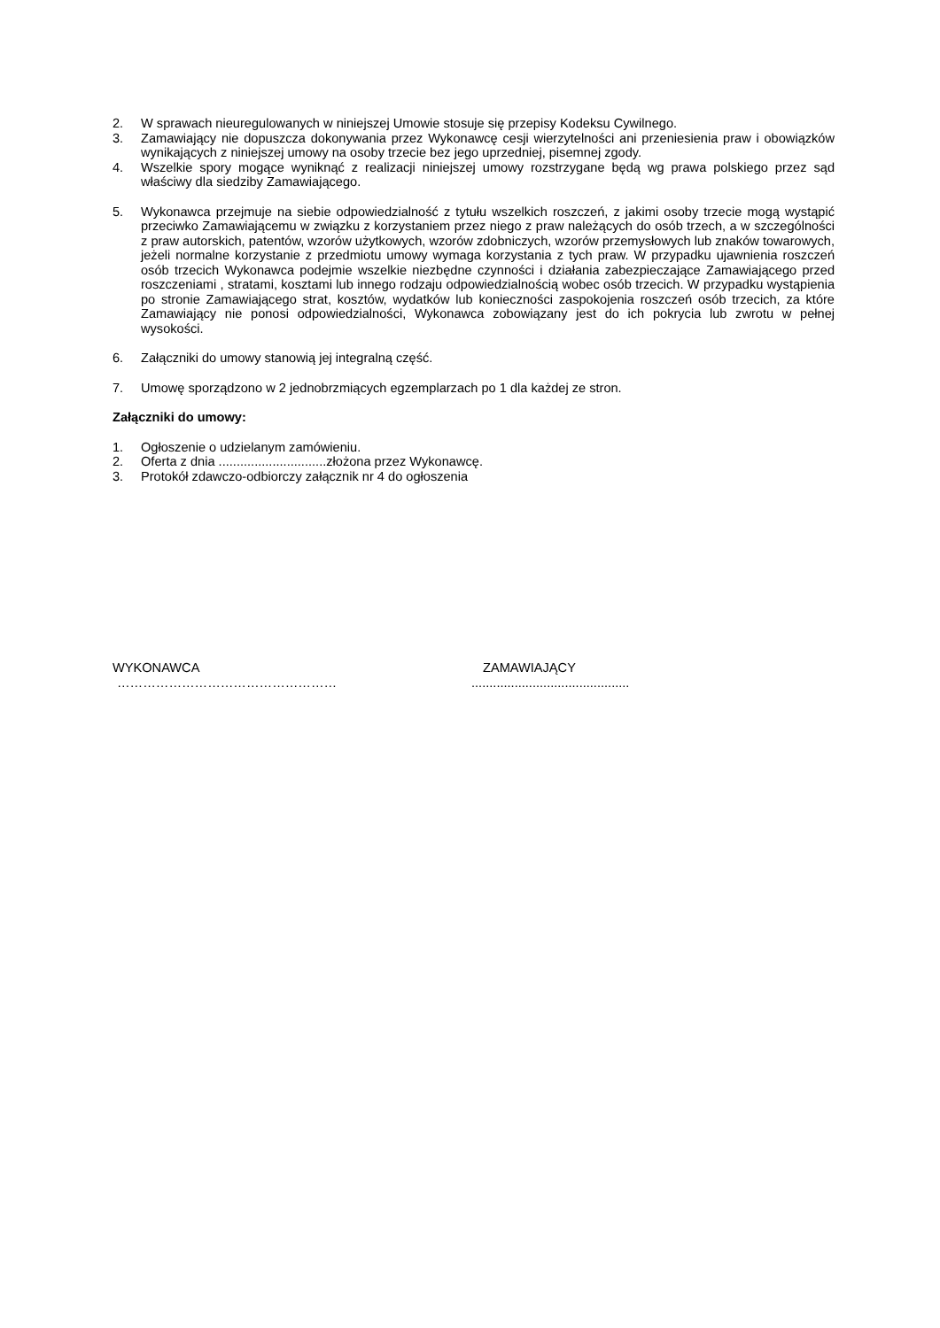2. W sprawach nieuregulowanych w niniejszej Umowie stosuje się przepisy Kodeksu Cywilnego.
3. Zamawiający nie dopuszcza dokonywania przez Wykonawcę cesji wierzytelności ani przeniesienia praw i obowiązków wynikających z niniejszej umowy na osoby trzecie bez jego uprzedniej, pisemnej zgody.
4. Wszelkie spory mogące wyniknąć z realizacji niniejszej umowy rozstrzygane będą wg prawa polskiego przez sąd właściwy dla siedziby Zamawiającego.
5. Wykonawca przejmuje na siebie odpowiedzialność z tytułu wszelkich roszczeń, z jakimi osoby trzecie mogą wystąpić przeciwko Zamawiającemu w związku z korzystaniem przez niego z praw należących do osób trzech, a w szczególności z praw autorskich, patentów, wzorów użytkowych, wzorów zdobniczych, wzorów przemysłowych lub znaków towarowych, jeżeli normalne korzystanie z przedmiotu umowy wymaga korzystania z tych praw. W przypadku ujawnienia roszczeń osób trzecich Wykonawca podejmie wszelkie niezbędne czynności i działania zabezpieczające Zamawiającego przed roszczeniami , stratami, kosztami lub innego rodzaju odpowiedzialnością wobec osób trzecich. W przypadku wystąpienia po stronie Zamawiającego strat, kosztów, wydatków lub konieczności zaspokojenia roszczeń osób trzecich, za które Zamawiający nie ponosi odpowiedzialności, Wykonawca zobowiązany jest do ich pokrycia lub zwrotu w pełnej wysokości.
6. Załączniki do umowy stanowią jej integralną część.
7. Umowę sporządzono w 2 jednobrzmiących egzemplarzach po 1 dla każdej ze stron.
Załączniki do umowy:
1. Ogłoszenie o udzielanym zamówieniu.
2. Oferta z dnia ..............................złożona przez Wykonawcę.
3. Protokół zdawczo-odbiorczy załącznik nr 4 do ogłoszenia
WYKONAWCA ZAMAWIAJĄCY
……………………………………………............................................